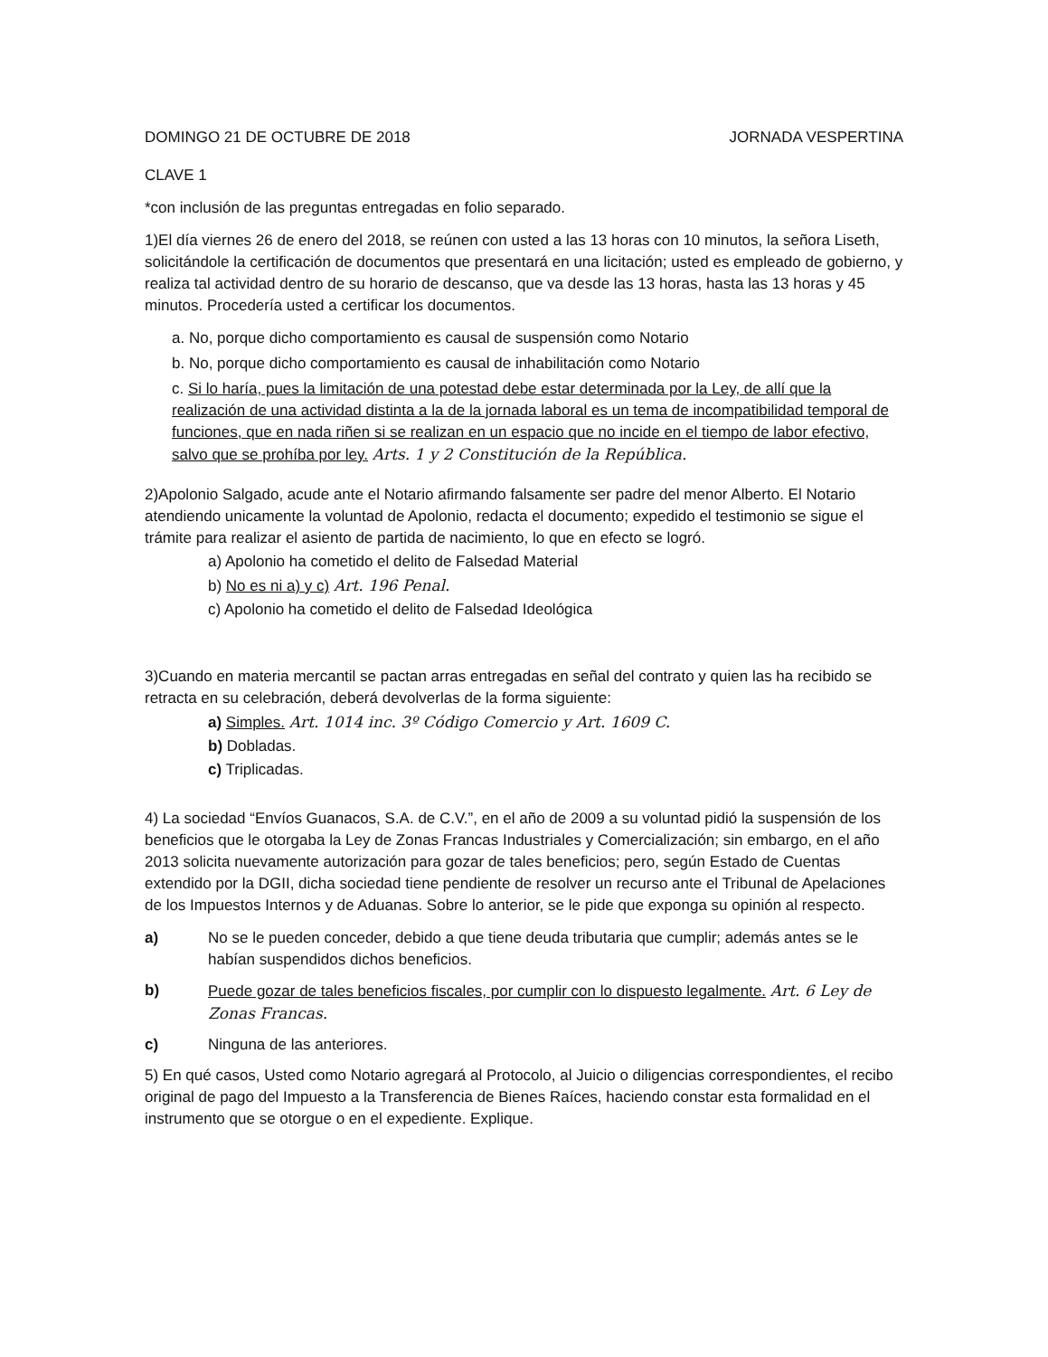DOMINGO 21 DE OCTUBRE DE 2018 JORNADA VESPERTINA
CLAVE 1
*con inclusión de las preguntas entregadas en folio separado.
1)El día viernes 26 de enero del 2018, se reúnen con usted a las 13 horas con 10 minutos, la señora Liseth, solicitándole la certificación de documentos que presentará en una licitación; usted es empleado de gobierno, y realiza tal actividad dentro de su horario de descanso, que va desde las 13 horas, hasta las 13 horas y 45 minutos. Procedería usted a certificar los documentos.
a. No, porque dicho comportamiento es causal de suspensión como Notario
b. No, porque dicho comportamiento es causal de inhabilitación como Notario
c. Si lo haría, pues la limitación de una potestad debe estar determinada por la Ley, de allí que la realización de una actividad distinta a la de la jornada laboral es un tema de incompatibilidad temporal de funciones, que en nada riñen si se realizan en un espacio que no incide en el tiempo de labor efectivo, salvo que se prohíba por ley. Arts. 1 y 2 Constitución de la República.
2)Apolonio Salgado, acude ante el Notario afirmando falsamente ser padre del menor Alberto. El Notario atendiendo unicamente la voluntad de Apolonio, redacta el documento; expedido el testimonio se sigue el trámite para realizar el asiento de partida de nacimiento, lo que en efecto se logró.
a) Apolonio ha cometido el delito de Falsedad Material
b) No es ni a) y c) Art. 196 Penal.
c) Apolonio ha cometido el delito de Falsedad Ideológica
3)Cuando en materia mercantil se pactan arras entregadas en señal del contrato y quien las ha recibido se retracta en su celebración, deberá devolverlas de la forma siguiente:
a) Simples. Art. 1014 inc. 3º Código Comercio y Art. 1609 C.
b) Dobladas.
c) Triplicadas.
4) La sociedad “Envíos Guanacos, S.A. de C.V.”, en el año de 2009 a su voluntad pidió la suspensión de los beneficios que le otorgaba la Ley de Zonas Francas Industriales y Comercialización; sin embargo, en el año 2013 solicita nuevamente autorización para gozar de tales beneficios; pero, según Estado de Cuentas extendido por la DGII, dicha sociedad tiene pendiente de resolver un recurso ante el Tribunal de Apelaciones de los Impuestos Internos y de Aduanas. Sobre lo anterior, se le pide que exponga su opinión al respecto.
a) No se le pueden conceder, debido a que tiene deuda tributaria que cumplir; además antes se le habían suspendidos dichos beneficios.
b) Puede gozar de tales beneficios fiscales, por cumplir con lo dispuesto legalmente. Art. 6 Ley de Zonas Francas.
c) Ninguna de las anteriores.
5) En qué casos, Usted como Notario agregará al Protocolo, al Juicio o diligencias correspondientes, el recibo original de pago del Impuesto a la Transferencia de Bienes Raíces, haciendo constar esta formalidad en el instrumento que se otorgue o en el expediente. Explique.